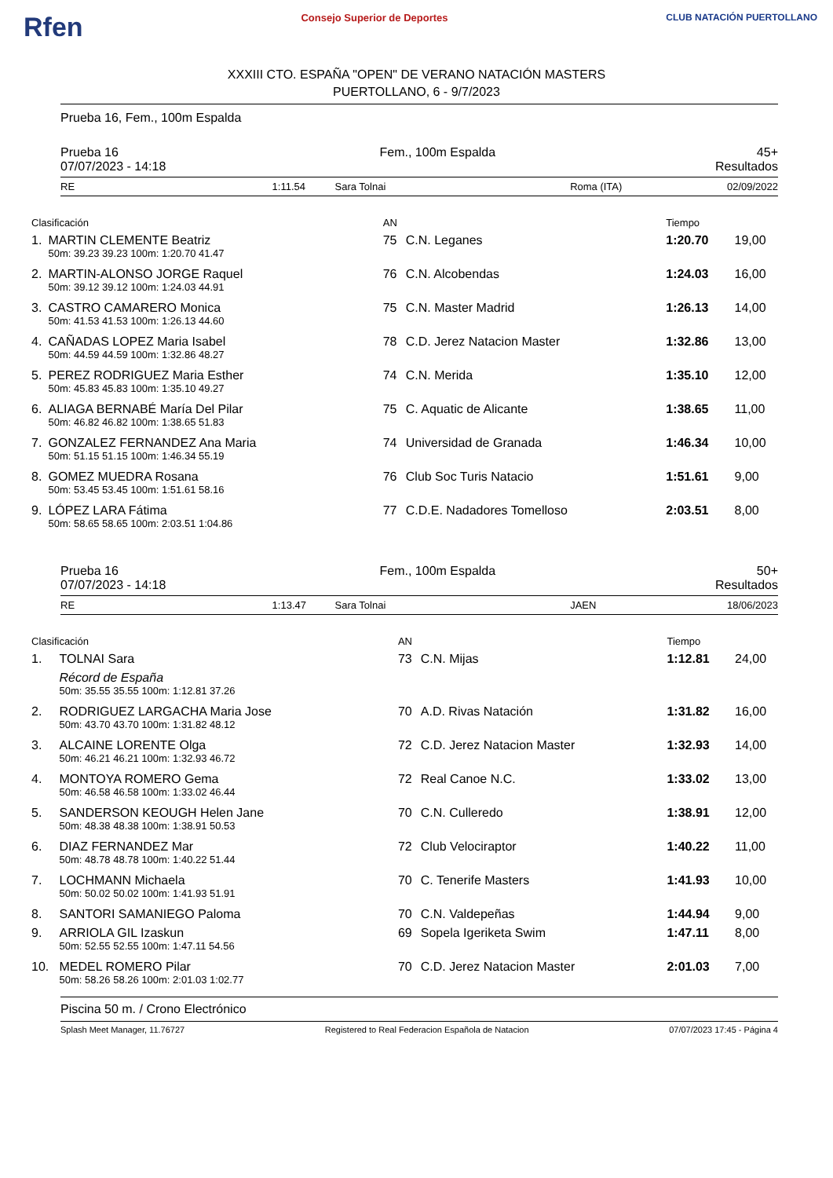Rfen Consejo Superior de Deportes CLUB NATACIÓN PUERTOLLANO
XXXIII CTO. ESPAÑA "OPEN" DE VERANO NATACIÓN MASTERS
PUERTOLLANO, 6 - 9/7/2023
Prueba 16, Fem., 100m Espalda
Prueba 16 Fem., 100m Espalda 45+
07/07/2023 - 14:18 Resultados
| RE | 1:11.54 | Sara Tolnai | Roma (ITA) | 02/09/2022 |
| Clasificación | | AN | | Tiempo | |
| 1. | MARTIN CLEMENTE Beatriz | 75 | C.N. Leganes | 1:20.70 | 19,00 |
| | 50m: 39.23 39.23 100m: 1:20.70 41.47 | | | | |
| 2. | MARTIN-ALONSO JORGE Raquel | 76 | C.N. Alcobendas | 1:24.03 | 16,00 |
| | 50m: 39.12 39.12 100m: 1:24.03 44.91 | | | | |
| 3. | CASTRO CAMARERO Monica | 75 | C.N. Master Madrid | 1:26.13 | 14,00 |
| | 50m: 41.53 41.53 100m: 1:26.13 44.60 | | | | |
| 4. | CAÑADAS LOPEZ Maria Isabel | 78 | C.D. Jerez Natacion Master | 1:32.86 | 13,00 |
| | 50m: 44.59 44.59 100m: 1:32.86 48.27 | | | | |
| 5. | PEREZ RODRIGUEZ Maria Esther | 74 | C.N. Merida | 1:35.10 | 12,00 |
| | 50m: 45.83 45.83 100m: 1:35.10 49.27 | | | | |
| 6. | ALIAGA BERNABÉ María Del Pilar | 75 | C. Aquatic de Alicante | 1:38.65 | 11,00 |
| | 50m: 46.82 46.82 100m: 1:38.65 51.83 | | | | |
| 7. | GONZALEZ FERNANDEZ Ana Maria | 74 | Universidad de Granada | 1:46.34 | 10,00 |
| | 50m: 51.15 51.15 100m: 1:46.34 55.19 | | | | |
| 8. | GOMEZ MUEDRA Rosana | 76 | Club Soc Turis Natacio | 1:51.61 | 9,00 |
| | 50m: 53.45 53.45 100m: 1:51.61 58.16 | | | | |
| 9. | LÓPEZ LARA Fátima | 77 | C.D.E. Nadadores Tomelloso | 2:03.51 | 8,00 |
| | 50m: 58.65 58.65 100m: 2:03.51 1:04.86 | | | | |
Prueba 16 Fem., 100m Espalda 50+
07/07/2023 - 14:18 Resultados
| RE | 1:13.47 | Sara Tolnai | JAEN | 18/06/2023 |
| Clasificación | | AN | | Tiempo | |
| 1. | TOLNAI Sara | 73 | C.N. Mijas | 1:12.81 | 24,00 |
| | Récord de España | | | | |
| | 50m: 35.55 35.55 100m: 1:12.81 37.26 | | | | |
| 2. | RODRIGUEZ LARGACHA Maria Jose | 70 | A.D. Rivas Natación | 1:31.82 | 16,00 |
| | 50m: 43.70 43.70 100m: 1:31.82 48.12 | | | | |
| 3. | ALCAINE LORENTE Olga | 72 | C.D. Jerez Natacion Master | 1:32.93 | 14,00 |
| | 50m: 46.21 46.21 100m: 1:32.93 46.72 | | | | |
| 4. | MONTOYA ROMERO Gema | 72 | Real Canoe N.C. | 1:33.02 | 13,00 |
| | 50m: 46.58 46.58 100m: 1:33.02 46.44 | | | | |
| 5. | SANDERSON KEOUGH Helen Jane | 70 | C.N. Culleredo | 1:38.91 | 12,00 |
| | 50m: 48.38 48.38 100m: 1:38.91 50.53 | | | | |
| 6. | DIAZ FERNANDEZ Mar | 72 | Club Velociraptor | 1:40.22 | 11,00 |
| | 50m: 48.78 48.78 100m: 1:40.22 51.44 | | | | |
| 7. | LOCHMANN Michaela | 70 | C. Tenerife Masters | 1:41.93 | 10,00 |
| | 50m: 50.02 50.02 100m: 1:41.93 51.91 | | | | |
| 8. | SANTORI SAMANIEGO Paloma | 70 | C.N. Valdepeñas | 1:44.94 | 9,00 |
| 9. | ARRIOLA GIL Izaskun | 69 | Sopela Igeriketa Swim | 1:47.11 | 8,00 |
| | 50m: 52.55 52.55 100m: 1:47.11 54.56 | | | | |
| 10. | MEDEL ROMERO Pilar | 70 | C.D. Jerez Natacion Master | 2:01.03 | 7,00 |
| | 50m: 58.26 58.26 100m: 2:01.03 1:02.77 | | | | |
Piscina 50 m. / Crono Electrónico
Splash Meet Manager, 11.76727 Registered to Real Federacion Española de Natacion 07/07/2023 17:45 - Página 4